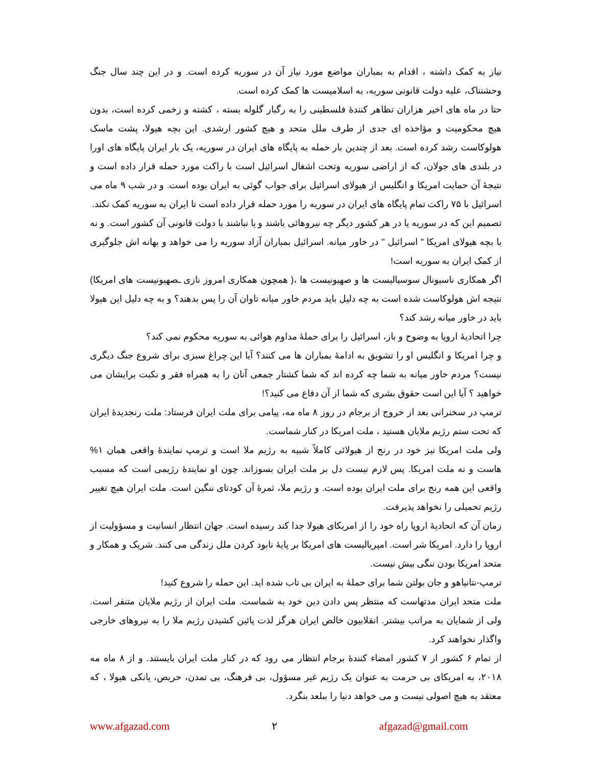نیاز به کمک داشته ، اقدام به بمباران مواضع مورد نیاز آن در سوریه کرده است. و در این چند سال جنگ وحشتناک، علیه دولت قانونی سوریه، به اسلامیست ها کمک کرده است.
حتا در ماه های اخیر هزاران تظاهر کنندهٔ فلسطینی را به رگبار گلوله بسته ، کشته و زخمی کرده است، بدون هیچ محکومیت و مؤاخذه ای جدی از طرف ملل متحد و هیچ کشور ارشدی. این بچه هیولا، پشت ماسک هولوکاست رشد کرده است. بعد از چندین بار حمله به پایگاه های ایران در سوریه، یک بار ایران پایگاه های اورا در بلندی های جولان، که از اراضی سوریه وتحت اشغال اسرائیل است با راکت مورد حمله قرار داده است و نتیجهٔ آن حمایت امریکا و انگلیس از هیولای اسرائیل برای جواب گوئی به ایران بوده است. و در شب ۹ ماه می اسرائیل با ۷۵ راکت تمام پایگاه های ایران در سوریه را مورد حمله قرار داده است تا ایران به سوریه کمک نکند.
تصمیم این که در سوریه یا در هر کشور دیگر چه نیروهائی باشند و یا نباشند با دولت قانونی آن کشور است. و نه با بچه هیولای امریکا " اسرائیل " در خاور میانه. اسرائیل بمباران آزاد سوریه را می خواهد و بهانه اش جلوگیری از کمک ایران به سوریه است!
اگر همکاری ناسیونال سوسیالیست ها و صهیونیست ها ،( همچون همکاری امروز نازی ـصهیونیست های امریکا) نتیجه اش هولوکاست شده است به چه دلیل باید مردم خاور میانه تاوان آن را پس بدهند؟ و به چه دلیل این هیولا باید در خاور میانه رشد کند؟
چرا اتحادیهٔ اروپا به وضوح و باز، اسرائیل را برای حملهٔ مداوم هوائی به سوریه محکوم نمی کند؟
و چرا امریکا و انگلیس او را تشویق به ادامهٔ بمباران ها می کنند؟ آیا این چراغ سبزی برای شروع جنگ دیگری نیست؟ مردم خاور میانه به شما چه کرده اند که شما کشتار جمعی آنان را به همراه فقر و نکبت برایشان می خواهید ؟ آیا این است حقوق بشری که شما از آن دفاع می کنید؟!
ترمپ در سخنرانی بعد از خروج از برجام در روز ۸ ماه مه، پیامی برای ملت ایران فرستاد: ملت رنجدیدهٔ ایران که تحت ستم رژیم ملایان هستید ، ملت امریکا در کنار شماست.
ولی ملت امریکا نیز خود در رنج از هیولائی کاملاً شبیه به رژیم ملا است و ترمپ نمایندهٔ واقعی همان ۱% هاست و نه ملت امریکا. پس لازم نیست دل بر ملت ایران بسوزاند. چون او نمایندهٔ رژیمی است که مسبب واقعی این همه رنج برای ملت ایران بوده است. و رژیم ملا، ثمرهٔ آن کودتای ننگین است. ملت ایران هیچ تغییر رژیم تحمیلی را نخواهد پذیرفت.
زمان آن که اتحادیهٔ اروپا راه خود را از امریکای هیولا جدا کند رسیده است. جهان انتظار انسانیت و مسؤولیت از اروپا را دارد. امریکا شر است. امپریالیست های امریکا بر پایهٔ نابود کردن ملل زندگی می کنند. شریک و همکار و متحد امریکا بودن ننگی بیش نیست.
ترمپ-نتانیاهو و جان بولتن شما برای حملهٔ به ایران بی تاب شده اید. این حمله را شروع کنید!
ملت متحد ایران مدتهاست که منتظر پس دادن دین خود به شماست. ملت ایران از رژیم ملایان متنفر است. ولی از شمایان به مراتب بیشتر. انقلابیون خالص ایران هرگز لذت پائین کشیدن رژیم ملا را به نیروهای خارجی واگذار نخواهند کرد.
از تمام ۶ کشور از ۷ کشور امضاء کنندهٔ برجام انتظار می رود که در کنار ملت ایران بایستند. و از ۸ ماه مه ۲۰۱۸، به امریکای بی حرمت به عنوان یک رژیم غیر مسؤول، بی فرهنگ، بی تمدن، حریص، یانکی هیولا ، که معتقد به هیچ اصولی نیست و می خواهد دنیا را ببلعد بنگرد.
www.afgazad.com ۲ afgazad@gmail.com